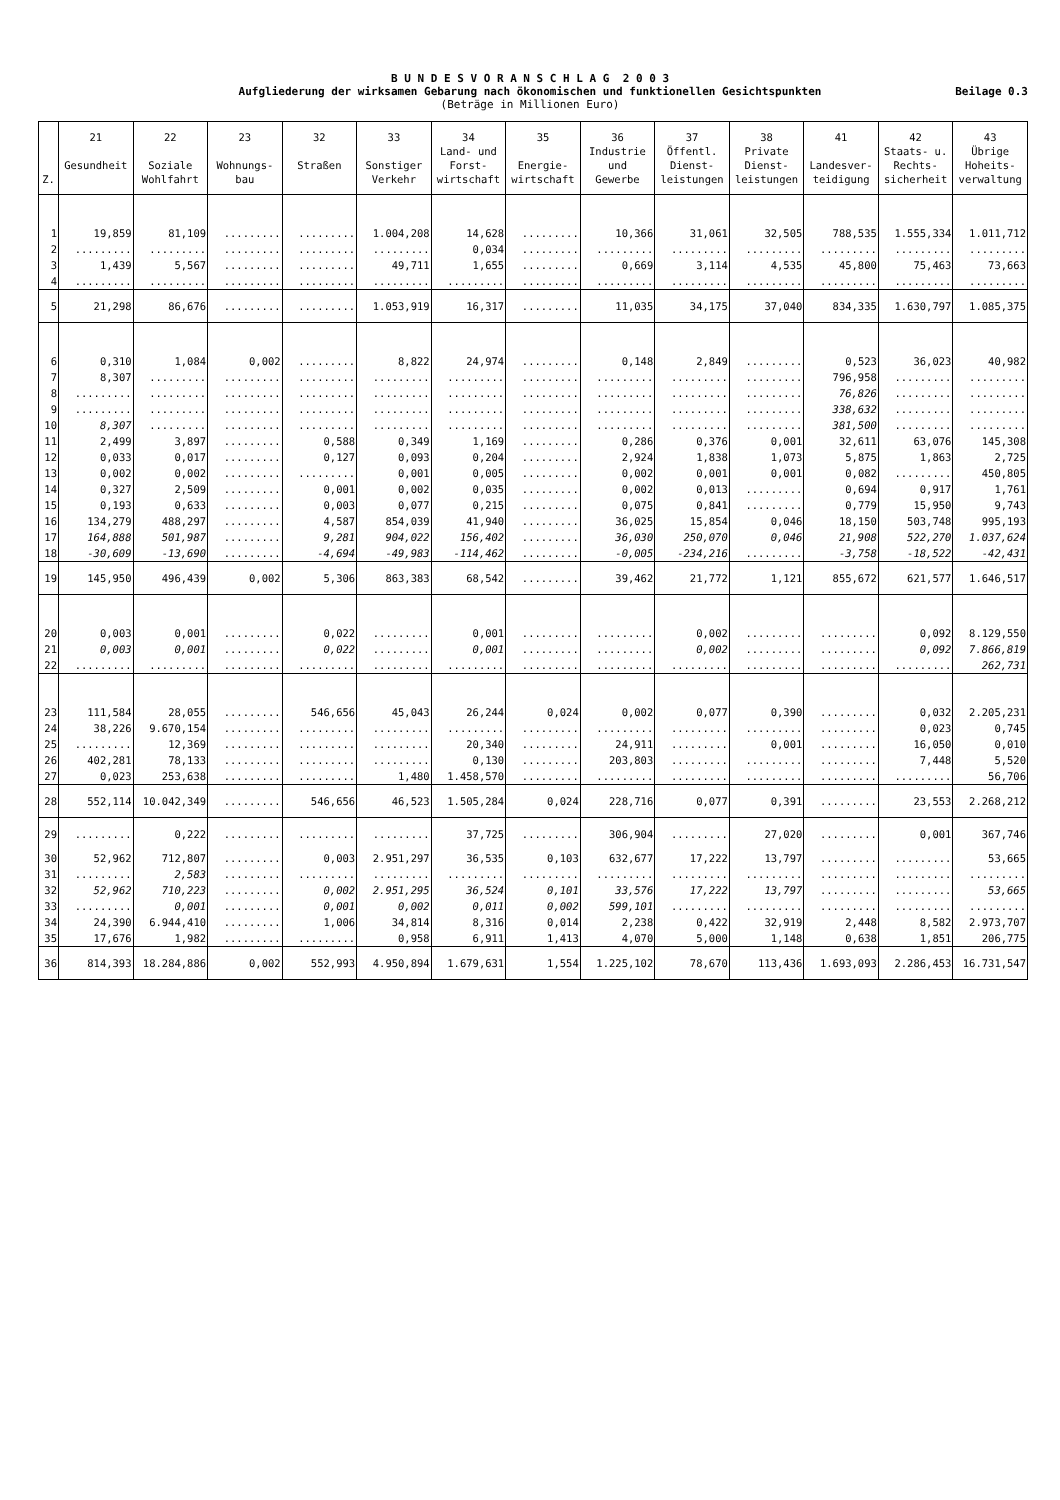B U N D E S V O R A N S C H L A G 2 0 0 3
Aufgliederung der wirksamen Gebarung nach ökonomischen und funktionellen Gesichtspunkten
(Beträge in Millionen Euro)
Beilage 0.3
| Z. | 21 Gesundheit | 22 Soziale Wohlfahrt | 23 Wohnungs- bau | 32 Straßen | 33 Sonstiger Verkehr | 34 Land- und Forst- wirtschaft | 35 Energie- wirtschaft | 36 Industrie und Gewerbe | 37 Öffentl. Dienst- leistungen | 38 Private Dienst- leistungen | 41 Landesver- teidigung | 42 Staats- u. Rechts- sicherheit | 43 Übrige Hoheits- verwaltung |
| --- | --- | --- | --- | --- | --- | --- | --- | --- | --- | --- | --- | --- | --- |
| 1 | 19,859 | 81,109 | ......... | ......... | 1.004,208 | 14,628 | ......... | 10,366 | 31,061 | 32,505 | 788,535 | 1.555,334 | 1.011,712 |
| 2 | ......... | ......... | ......... | ......... | ......... | 0,034 | ......... | ......... | ......... | ......... | ......... | ......... | ......... |
| 3 | 1,439 | 5,567 | ......... | ......... | 49,711 | 1,655 | ......... | 0,669 | 3,114 | 4,535 | 45,800 | 75,463 | 73,663 |
| 4 | ......... | ......... | ......... | ......... | ......... | ......... | ......... | ......... | ......... | ......... | ......... | ......... | ......... |
| 5 | 21,298 | 86,676 | ......... | ......... | 1.053,919 | 16,317 | ......... | 11,035 | 34,175 | 37,040 | 834,335 | 1.630,797 | 1.085,375 |
| 6 | 0,310 | 1,084 | 0,002 | ......... | 8,822 | 24,974 | ......... | 0,148 | 2,849 | ......... | 0,523 | 36,023 | 40,982 |
| 7 | 8,307 | ......... | ......... | ......... | ......... | ......... | ......... | ......... | ......... | ......... | 796,958 | ......... | ......... |
| 8 | ......... | ......... | ......... | ......... | ......... | ......... | ......... | ......... | ......... | ......... | 76,826 | ......... | ......... |
| 9 | ......... | ......... | ......... | ......... | ......... | ......... | ......... | ......... | ......... | ......... | 338,632 | ......... | ......... |
| 10 | 8,307 | ......... | ......... | ......... | ......... | ......... | ......... | ......... | ......... | ......... | 381,500 | ......... | ......... |
| 11 | 2,499 | 3,897 | ......... | 0,588 | 0,349 | 1,169 | ......... | 0,286 | 0,376 | 0,001 | 32,611 | 63,076 | 145,308 |
| 12 | 0,033 | 0,017 | ......... | 0,127 | 0,093 | 0,204 | ......... | 2,924 | 1,838 | 1,073 | 5,875 | 1,863 | 2,725 |
| 13 | 0,002 | 0,002 | ......... | ......... | 0,001 | 0,005 | ......... | 0,002 | 0,001 | 0,001 | 0,082 | ......... | 450,805 |
| 14 | 0,327 | 2,509 | ......... | 0,001 | 0,002 | 0,035 | ......... | 0,002 | 0,013 | ......... | 0,694 | 0,917 | 1,761 |
| 15 | 0,193 | 0,633 | ......... | 0,003 | 0,077 | 0,215 | ......... | 0,075 | 0,841 | ......... | 0,779 | 15,950 | 9,743 |
| 16 | 134,279 | 488,297 | ......... | 4,587 | 854,039 | 41,940 | ......... | 36,025 | 15,854 | 0,046 | 18,150 | 503,748 | 995,193 |
| 17 | 164,888 | 501,987 | ......... | 9,281 | 904,022 | 156,402 | ......... | 36,030 | 250,070 | 0,046 | 21,908 | 522,270 | 1.037,624 |
| 18 | -30,609 | -13,690 | ......... | -4,694 | -49,983 | -114,462 | ......... | -0,005 | -234,216 | ......... | -3,758 | -18,522 | -42,431 |
| 19 | 145,950 | 496,439 | 0,002 | 5,306 | 863,383 | 68,542 | ......... | 39,462 | 21,772 | 1,121 | 855,672 | 621,577 | 1.646,517 |
| 20 | 0,003 | 0,001 | ......... | 0,022 | ......... | 0,001 | ......... | ......... | 0,002 | ......... | ......... | 0,092 | 8.129,550 |
| 21 | 0,003 | 0,001 | ......... | 0,022 | ......... | 0,001 | ......... | ......... | 0,002 | ......... | ......... | 0,092 | 7.866,819 |
| 22 | ......... | ......... | ......... | ......... | ......... | ......... | ......... | ......... | ......... | ......... | ......... | ......... | 262,731 |
| 23 | 111,584 | 28,055 | ......... | 546,656 | 45,043 | 26,244 | 0,024 | 0,002 | 0,077 | 0,390 | ......... | 0,032 | 2.205,231 |
| 24 | 38,226 | 9.670,154 | ......... | ......... | ......... | ......... | ......... | ......... | ......... | ......... | ......... | 0,023 | 0,745 |
| 25 | ......... | 12,369 | ......... | ......... | ......... | 20,340 | ......... | 24,911 | ......... | 0,001 | ......... | 16,050 | 0,010 |
| 26 | 402,281 | 78,133 | ......... | ......... | ......... | 0,130 | ......... | 203,803 | ......... | ......... | ......... | 7,448 | 5,520 |
| 27 | 0,023 | 253,638 | ......... | ......... | 1,480 | 1.458,570 | ......... | ......... | ......... | ......... | ......... | ......... | 56,706 |
| 28 | 552,114 | 10.042,349 | ......... | 546,656 | 46,523 | 1.505,284 | 0,024 | 228,716 | 0,077 | 0,391 | ......... | 23,553 | 2.268,212 |
| 29 | ......... | 0,222 | ......... | ......... | ......... | 37,725 | ......... | 306,904 | ......... | 27,020 | ......... | 0,001 | 367,746 |
| 30 | 52,962 | 712,807 | ......... | 0,003 | 2.951,297 | 36,535 | 0,103 | 632,677 | 17,222 | 13,797 | ......... | ......... | 53,665 |
| 31 | ......... | 2,583 | ......... | ......... | ......... | ......... | ......... | ......... | ......... | ......... | ......... | ......... | ......... |
| 32 | 52,962 | 710,223 | ......... | 0,002 | 2.951,295 | 36,524 | 0,101 | 33,576 | 17,222 | 13,797 | ......... | ......... | 53,665 |
| 33 | ......... | 0,001 | ......... | 0,001 | 0,002 | 0,011 | 0,002 | 599,101 | ......... | ......... | ......... | ......... | ......... |
| 34 | 24,390 | 6.944,410 | ......... | 1,006 | 34,814 | 8,316 | 0,014 | 2,238 | 0,422 | 32,919 | 2,448 | 8,582 | 2.973,707 |
| 35 | 17,676 | 1,982 | ......... | ......... | 0,958 | 6,911 | 1,413 | 4,070 | 5,000 | 1,148 | 0,638 | 1,851 | 206,775 |
| 36 | 814,393 | 18.284,886 | 0,002 | 552,993 | 4.950,894 | 1.679,631 | 1,554 | 1.225,102 | 78,670 | 113,436 | 1.693,093 | 2.286,453 | 16.731,547 |